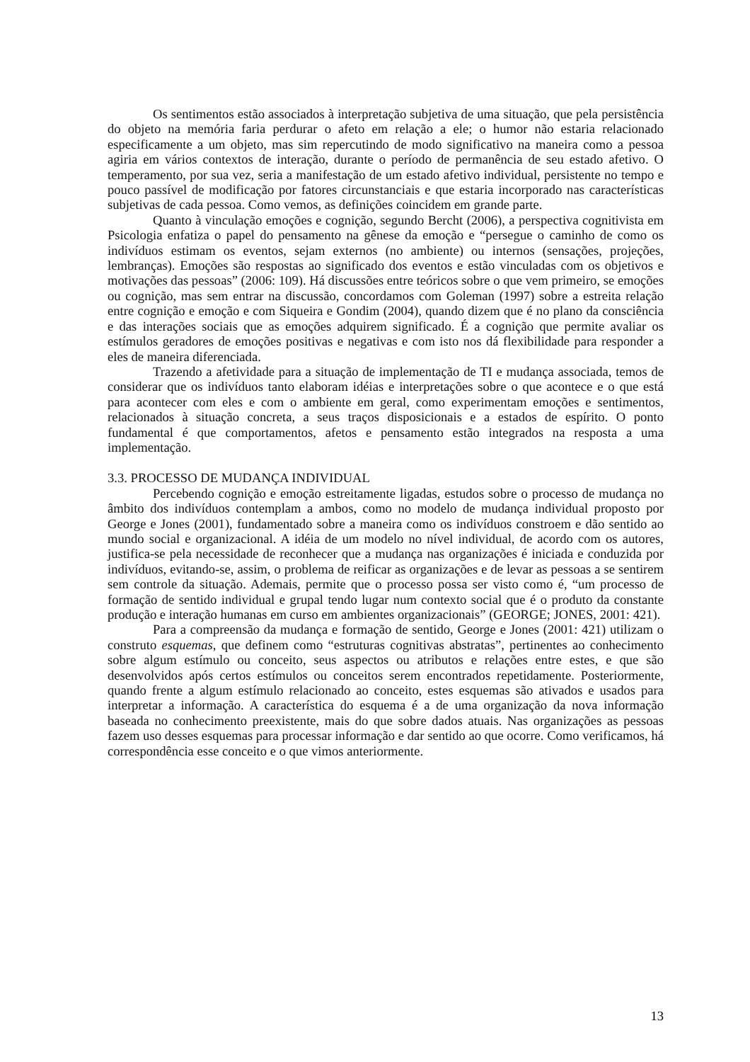Os sentimentos estão associados à interpretação subjetiva de uma situação, que pela persistência do objeto na memória faria perdurar o afeto em relação a ele; o humor não estaria relacionado especificamente a um objeto, mas sim repercutindo de modo significativo na maneira como a pessoa agiria em vários contextos de interação, durante o período de permanência de seu estado afetivo. O temperamento, por sua vez, seria a manifestação de um estado afetivo individual, persistente no tempo e pouco passível de modificação por fatores circunstanciais e que estaria incorporado nas características subjetivas de cada pessoa. Como vemos, as definições coincidem em grande parte.
Quanto à vinculação emoções e cognição, segundo Bercht (2006), a perspectiva cognitivista em Psicologia enfatiza o papel do pensamento na gênese da emoção e “persegue o caminho de como os indivíduos estimam os eventos, sejam externos (no ambiente) ou internos (sensações, projeções, lembranças). Emoções são respostas ao significado dos eventos e estão vinculadas com os objetivos e motivações das pessoas” (2006: 109). Há discussões entre teóricos sobre o que vem primeiro, se emoções ou cognição, mas sem entrar na discussão, concordamos com Goleman (1997) sobre a estreita relação entre cognição e emoção e com Siqueira e Gondim (2004), quando dizem que é no plano da consciência e das interações sociais que as emoções adquirem significado. É a cognição que permite avaliar os estímulos geradores de emoções positivas e negativas e com isto nos dá flexibilidade para responder a eles de maneira diferenciada.
Trazendo a afetividade para a situação de implementação de TI e mudança associada, temos de considerar que os indivíduos tanto elaboram idéias e interpretações sobre o que acontece e o que está para acontecer com eles e com o ambiente em geral, como experimentam emoções e sentimentos, relacionados à situação concreta, a seus traços disposicionais e a estados de espírito. O ponto fundamental é que comportamentos, afetos e pensamento estão integrados na resposta a uma implementação.
3.3. PROCESSO DE MUDANÇA INDIVIDUAL
Percebendo cognição e emoção estreitamente ligadas, estudos sobre o processo de mudança no âmbito dos indivíduos contemplam a ambos, como no modelo de mudança individual proposto por George e Jones (2001), fundamentado sobre a maneira como os indivíduos constroem e dão sentido ao mundo social e organizacional. A idéia de um modelo no nível individual, de acordo com os autores, justifica-se pela necessidade de reconhecer que a mudança nas organizações é iniciada e conduzida por indivíduos, evitando-se, assim, o problema de reificar as organizações e de levar as pessoas a se sentirem sem controle da situação. Ademais, permite que o processo possa ser visto como é, “um processo de formação de sentido individual e grupal tendo lugar num contexto social que é o produto da constante produção e interação humanas em curso em ambientes organizacionais” (GEORGE; JONES, 2001: 421).
Para a compreensão da mudança e formação de sentido, George e Jones (2001: 421) utilizam o construto esquemas, que definem como “estruturas cognitivas abstratas”, pertinentes ao conhecimento sobre algum estímulo ou conceito, seus aspectos ou atributos e relações entre estes, e que são desenvolvidos após certos estímulos ou conceitos serem encontrados repetidamente. Posteriormente, quando frente a algum estímulo relacionado ao conceito, estes esquemas são ativados e usados para interpretar a informação. A característica do esquema é a de uma organização da nova informação baseada no conhecimento preexistente, mais do que sobre dados atuais. Nas organizações as pessoas fazem uso desses esquemas para processar informação e dar sentido ao que ocorre. Como verificamos, há correspondência esse conceito e o que vimos anteriormente.
13